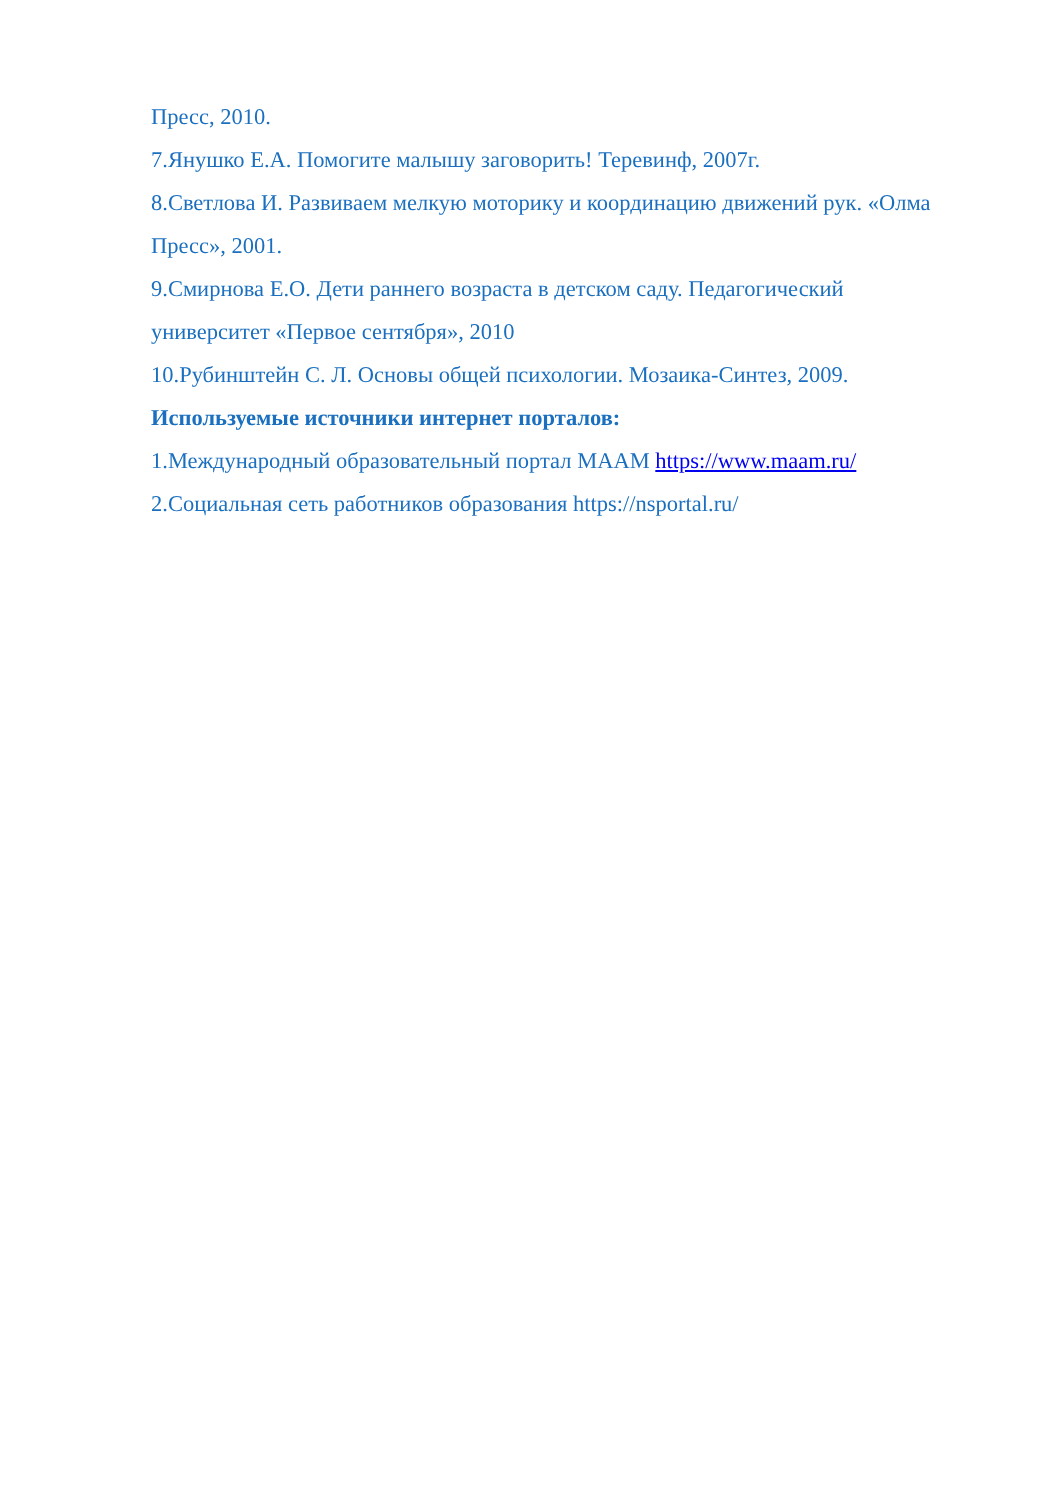Пресс, 2010.
7.Янушко Е.А. Помогите малышу заговорить! Теревинф, 2007г.
8.Светлова И. Развиваем мелкую моторику и координацию движений рук. «Олма Пресс», 2001.
9.Смирнова Е.О. Дети раннего возраста в детском саду. Педагогический университет «Первое сентября», 2010
10.Рубинштейн С. Л. Основы общей психологии. Мозаика-Синтез, 2009.
Используемые источники интернет порталов:
1.Международный образовательный портал МААМ https://www.maam.ru/
2.Социальная сеть работников образования https://nsportal.ru/